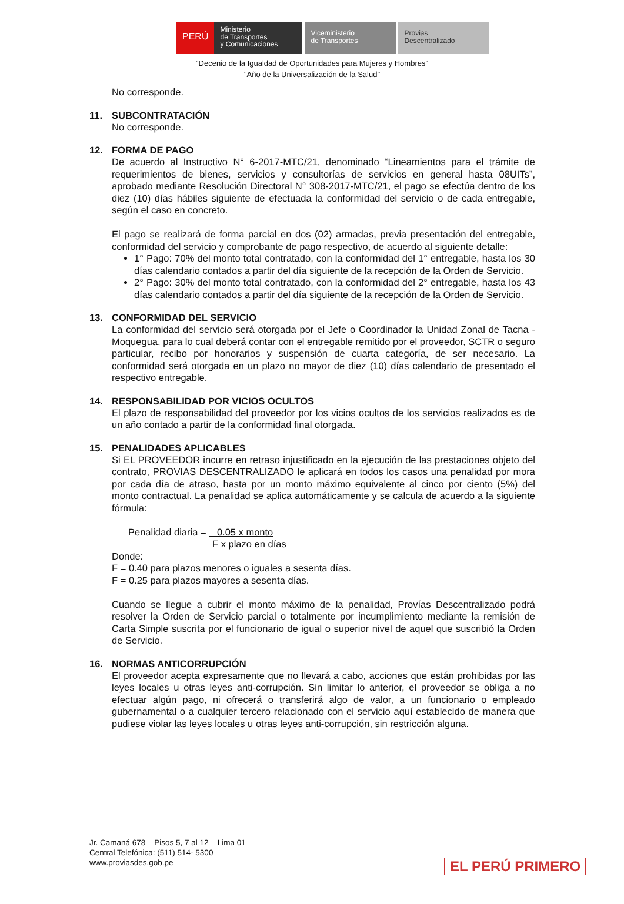PERÚ
Ministerio
de Transportes
y Comunicaciones
Viceministerio
de Transportes
Provias
Descentralizado
“Decenio de la Igualdad de Oportunidades para Mujeres y Hombres”
"Año de la Universalización de la Salud"
No corresponde.
11. SUBCONTRATACIÓN
No corresponde.
12. FORMA DE PAGO
De acuerdo al Instructivo N° 6-2017-MTC/21, denominado “Lineamientos para el trámite de requerimientos de bienes, servicios y consultorías de servicios en general hasta 08UITs”, aprobado mediante Resolución Directoral N° 308-2017-MTC/21, el pago se efectúa dentro de los diez (10) días hábiles siguiente de efectuada la conformidad del servicio o de cada entregable, según el caso en concreto.
El pago se realizará de forma parcial en dos (02) armadas, previa presentación del entregable, conformidad del servicio y comprobante de pago respectivo, de acuerdo al siguiente detalle:
1° Pago: 70% del monto total contratado, con la conformidad del 1° entregable, hasta los 30 días calendario contados a partir del día siguiente de la recepción de la Orden de Servicio.
2° Pago: 30% del monto total contratado, con la conformidad del 2° entregable, hasta los 43 días calendario contados a partir del día siguiente de la recepción de la Orden de Servicio.
13. CONFORMIDAD DEL SERVICIO
La conformidad del servicio será otorgada por el Jefe o Coordinador la Unidad Zonal de Tacna - Moquegua, para lo cual deberá contar con el entregable remitido por el proveedor, SCTR o seguro particular, recibo por honorarios y suspensión de cuarta categoría, de ser necesario. La conformidad será otorgada en un plazo no mayor de diez (10) días calendario de presentado el respectivo entregable.
14. RESPONSABILIDAD POR VICIOS OCULTOS
El plazo de responsabilidad del proveedor por los vicios ocultos de los servicios realizados es de un año contado a partir de la conformidad final otorgada.
15. PENALIDADES APLICABLES
Si EL PROVEEDOR incurre en retraso injustificado en la ejecución de las prestaciones objeto del contrato, PROVIAS DESCENTRALIZADO le aplicará en todos los casos una penalidad por mora por cada día de atraso, hasta por un monto máximo equivalente al cinco por ciento (5%) del monto contractual. La penalidad se aplica automáticamente y se calcula de acuerdo a la siguiente fórmula:
Penalidad diaria = 0.05 x monto
F x plazo en días
Donde:
F = 0.40 para plazos menores o iguales a sesenta días.
F = 0.25 para plazos mayores a sesenta días.
Cuando se llegue a cubrir el monto máximo de la penalidad, Provías Descentralizado podrá resolver la Orden de Servicio parcial o totalmente por incumplimiento mediante la remisión de Carta Simple suscrita por el funcionario de igual o superior nivel de aquel que suscribió la Orden de Servicio.
16. NORMAS ANTICORRUPCIÓN
El proveedor acepta expresamente que no llevará a cabo, acciones que están prohibidas por las leyes locales u otras leyes anti-corrupción. Sin limitar lo anterior, el proveedor se obliga a no efectuar algún pago, ni ofrecerá o transferirá algo de valor, a un funcionario o empleado gubernamental o a cualquier tercero relacionado con el servicio aquí establecido de manera que pudiese violar las leyes locales u otras leyes anti-corrupción, sin restricción alguna.
Jr. Camaná 678 – Pisos 5, 7 al 12 – Lima 01
Central Telefónica: (511) 514- 5300
www.proviasdes.gob.pe
EL PERÚ PRIMERO